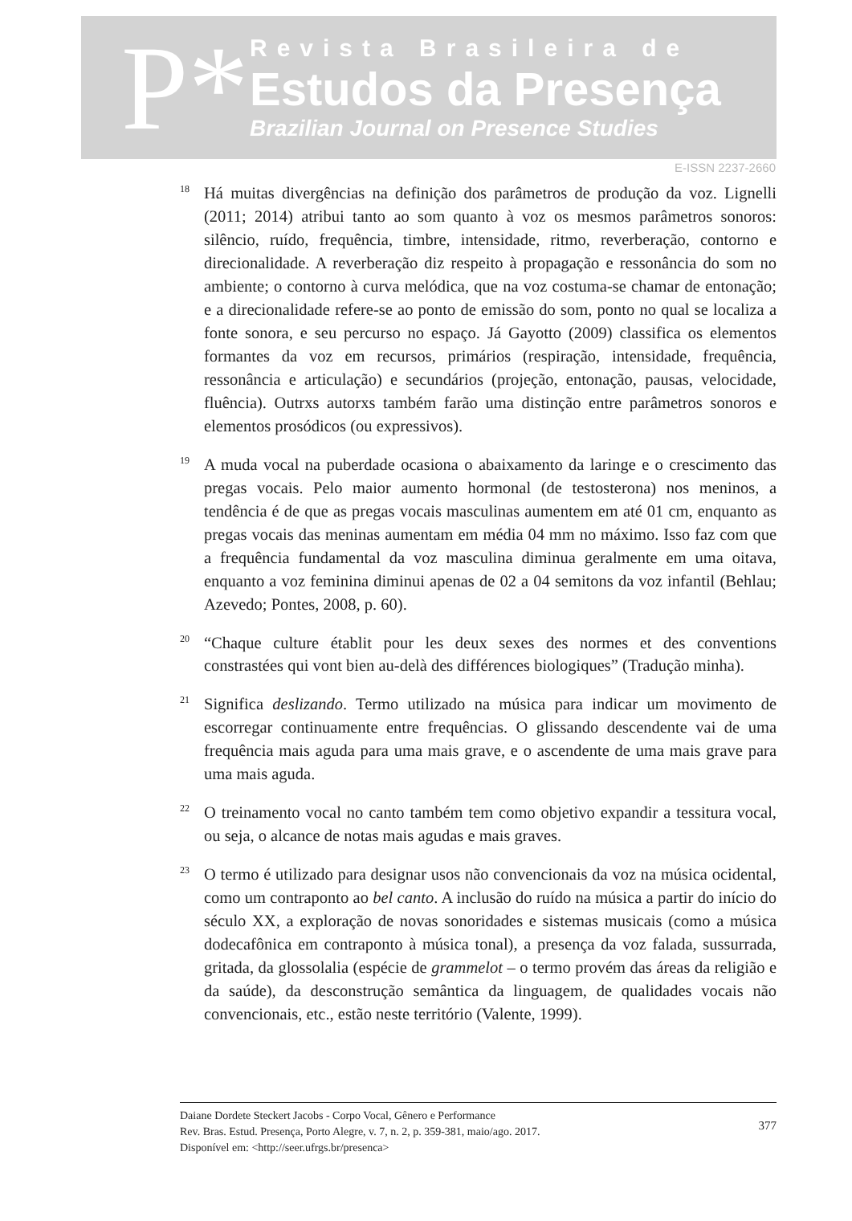P*
Revista Brasileira de
Estudos da Presença
Brazilian Journal on Presence Studies
E-ISSN 2237-2660
<sup>18</sup>Há muitas divergências na definição dos parâmetros de produção da voz. Lignelli (2011; 2014) atribui tanto ao som quanto à voz os mesmos parâmetros sonoros: silêncio, ruído, frequência, timbre, intensidade, ritmo, reverberação, contorno e direcionalidade. A reverberação diz respeito à propagação e ressonância do som no ambiente; o contorno à curva melódica, que na voz costuma-se chamar de entonação; e a direcionalidade refere-se ao ponto de emissão do som, ponto no qual se localiza a fonte sonora, e seu percurso no espaço. Já Gayotto (2009) classifica os elementos formantes da voz em recursos, primários (respiração, intensidade, frequência, ressonância e articulação) e secundários (projeção, entonação, pausas, velocidade, fluência). Outrxs autorxs também farão uma distinção entre parâmetros sonoros e elementos prosódicos (ou expressivos).
<sup>19</sup> A muda vocal na puberdade ocasiona o abaixamento da laringe e o crescimento das pregas vocais. Pelo maior aumento hormonal (de testosterona) nos meninos, a tendência é de que as pregas vocais masculinas aumentem em até 01 cm, enquanto as pregas vocais das meninas aumentam em média 04 mm no máximo. Isso faz com que a frequência fundamental da voz masculina diminua geralmente em uma oitava, enquanto a voz feminina diminui apenas de 02 a 04 semitons da voz infantil (Behlau; Azevedo; Pontes, 2008, p. 60).
<sup>20</sup> “Chaque culture établit pour les deux sexes des normes et des conventions constrastées qui vont bien au-delà des différences biologiques” (Tradução minha).
<sup>21</sup> Significa deslizando. Termo utilizado na música para indicar um movimento de escorregar continuamente entre frequências. O glissando descendente vai de uma frequência mais aguda para uma mais grave, e o ascendente de uma mais grave para uma mais aguda.
<sup>22</sup>O treinamento vocal no canto também tem como objetivo expandir a tessitura vocal, ou seja, o alcance de notas mais agudas e mais graves.
<sup>23</sup>O termo é utilizado para designar usos não convencionais da voz na música ocidental, como um contraponto ao bel canto. A inclusão do ruído na música a partir do início do século XX, a exploração de novas sonoridades e sistemas musicais (como a música dodecafônica em contraponto à música tonal), a presença da voz falada, sussurrada, gritada, da glossolalia (espécie de grammelot – o termo provém das áreas da religião e da saúde), da desconstrução semântica da linguagem, de qualidades vocais não convencionais, etc., estão neste território (Valente, 1999).
Daiane Dordete Steckert Jacobs - Corpo Vocal, Gênero e Performance
Rev. Bras. Estud. Presença, Porto Alegre, v. 7, n. 2, p. 359-381, maio/ago. 2017.
Disponível em: <http://seer.ufrgs.br/presenca>
377